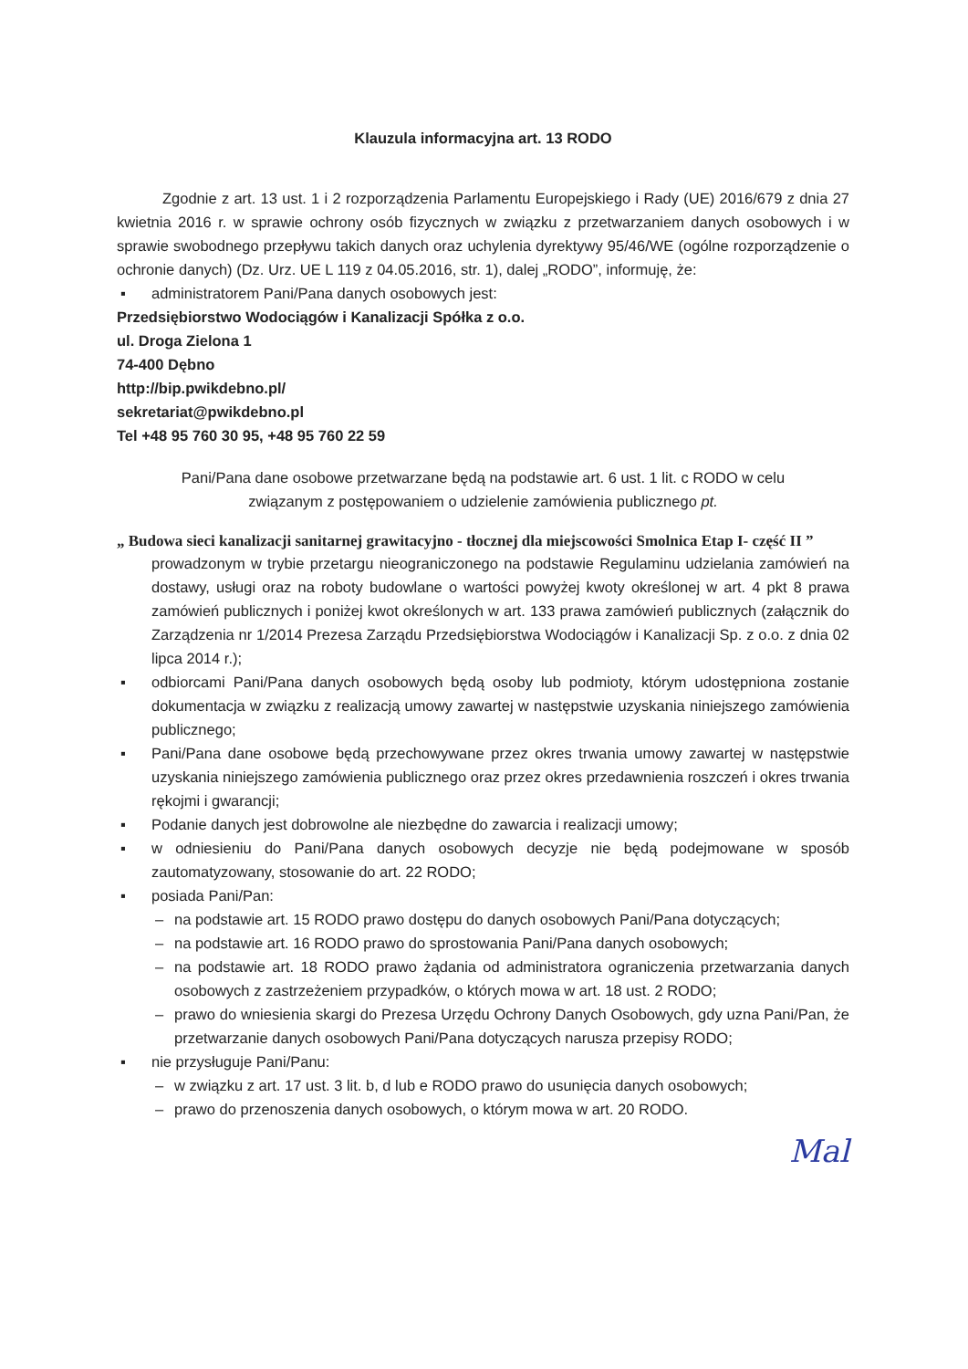Klauzula informacyjna art. 13 RODO
Zgodnie z art. 13 ust. 1 i 2 rozporządzenia Parlamentu Europejskiego i Rady (UE) 2016/679 z dnia 27 kwietnia 2016 r. w sprawie ochrony osób fizycznych w związku z przetwarzaniem danych osobowych i w sprawie swobodnego przepływu takich danych oraz uchylenia dyrektywy 95/46/WE (ogólne rozporządzenie o ochronie danych) (Dz. Urz. UE L 119 z 04.05.2016, str. 1), dalej „RODO”, informuję, że:
▪ administratorem Pani/Pana danych osobowych jest:
Przedsiębiorstwo Wodociągów i Kanalizacji Spółka z o.o.
ul. Droga Zielona 1
74-400 Dębno
http://bip.pwikdebno.pl/
sekretariat@pwikdebno.pl
Tel +48 95 760 30 95, +48 95 760 22 59
Pani/Pana dane osobowe przetwarzane będą na podstawie art. 6 ust. 1 lit. c RODO w celu
związanym z postępowaniem o udzielenie zamówienia publicznego pt.
„ Budowa sieci kanalizacji sanitarnej grawitacyjno - tłocznej dla miejscowości Smolnica Etap I- część II ”
prowadzonym w trybie przetargu nieograniczonego na podstawie Regulaminu udzielania zamówień na dostawy, usługi oraz na roboty budowlane o wartości powyżej kwoty określonej w art. 4 pkt 8 prawa zamówień publicznych i poniżej kwot określonych w art. 133 prawa zamówień publicznych (załącznik do Zarządzenia nr 1/2014 Prezesa Zarządu Przedsiębiorstwa Wodociągów i Kanalizacji Sp. z o.o. z dnia 02 lipca 2014 r.);
▪ odbiorcami Pani/Pana danych osobowych będą osoby lub podmioty, którym udostępniona zostanie dokumentacja w związku z realizacją umowy zawartej w następstwie uzyskania niniejszego zamówienia publicznego;
▪ Pani/Pana dane osobowe będą przechowywane przez okres trwania umowy zawartej w następstwie uzyskania niniejszego zamówienia publicznego oraz przez okres przedawnienia roszczeń i okres trwania rękojmi i gwarancji;
▪ Podanie danych jest dobrowolne ale niezbędne do zawarcia i realizacji umowy;
▪ w odniesieniu do Pani/Pana danych osobowych decyzje nie będą podejmowane w sposób zautomatyzowany, stosowanie do art. 22 RODO;
▪ posiada Pani/Pan:
– na podstawie art. 15 RODO prawo dostępu do danych osobowych Pani/Pana dotyczących;
– na podstawie art. 16 RODO prawo do sprostowania Pani/Pana danych osobowych;
– na podstawie art. 18 RODO prawo żądania od administratora ograniczenia przetwarzania danych osobowych z zastrzeżeniem przypadków, o których mowa w art. 18 ust. 2 RODO;
– prawo do wniesienia skargi do Prezesa Urzędu Ochrony Danych Osobowych, gdy uzna Pani/Pan, że przetwarzanie danych osobowych Pani/Pana dotyczących narusza przepisy RODO;
▪ nie przysługuje Pani/Panu:
– w związku z art. 17 ust. 3 lit. b, d lub e RODO prawo do usunięcia danych osobowych;
– prawo do przenoszenia danych osobowych, o którym mowa w art. 20 RODO.
Mal